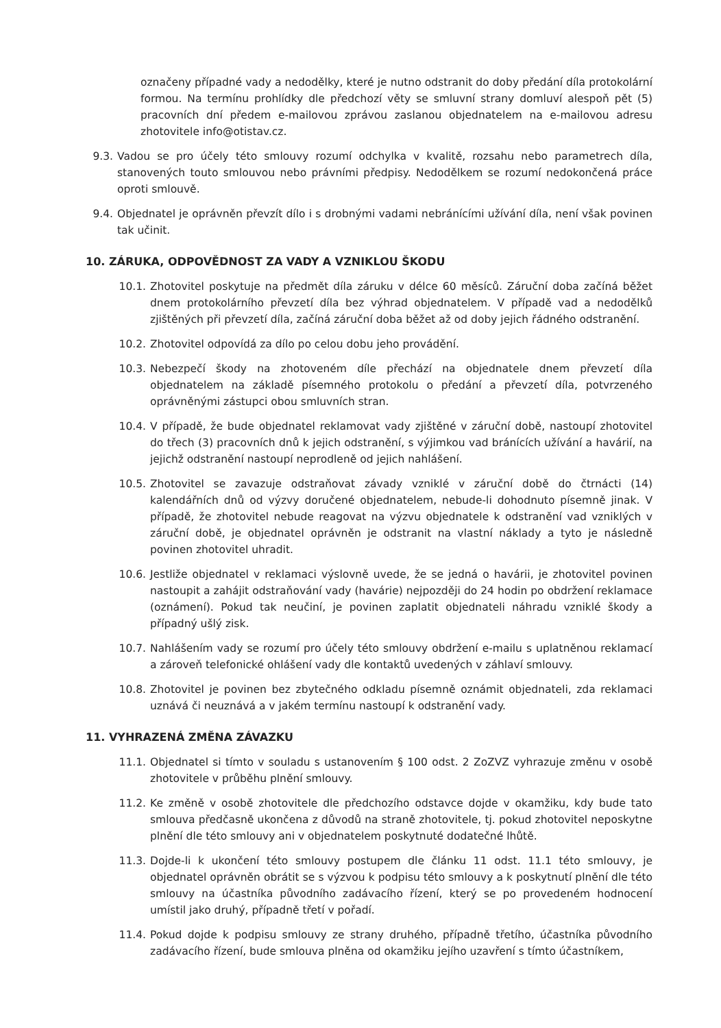označeny případné vady a nedodělky, které je nutno odstranit do doby předání díla protokolární formou. Na termínu prohlídky dle předchozí věty se smluvní strany domluví alespoň pět (5) pracovních dní předem e-mailovou zprávou zaslanou objednatelem na e-mailovou adresu zhotovitele info@otistav.cz.
9.3. Vadou se pro účely této smlouvy rozumí odchylka v kvalitě, rozsahu nebo parametrech díla, stanovených touto smlouvou nebo právními předpisy. Nedodělkem se rozumí nedokončená práce oproti smlouvě.
9.4. Objednatel je oprávněn převzít dílo i s drobnými vadami nebránícími užívání díla, není však povinen tak učinit.
10. ZÁRUKA, ODPOVĚDNOST ZA VADY A VZNIKLOU ŠKODU
10.1. Zhotovitel poskytuje na předmět díla záruku v délce 60 měsíců. Záruční doba začíná běžet dnem protokolárního převzetí díla bez výhrad objednatelem. V případě vad a nedodělků zjištěných při převzetí díla, začíná záruční doba běžet až od doby jejich řádného odstranění.
10.2. Zhotovitel odpovídá za dílo po celou dobu jeho provádění.
10.3. Nebezpečí škody na zhotoveném díle přechází na objednatele dnem převzetí díla objednatelem na základě písemného protokolu o předání a převzetí díla, potvrzeného oprávněnými zástupci obou smluvních stran.
10.4. V případě, že bude objednatel reklamovat vady zjištěné v záruční době, nastoupí zhotovitel do třech (3) pracovních dnů k jejich odstranění, s výjimkou vad bránících užívání a havárií, na jejichž odstranění nastoupí neprodleně od jejich nahlášení.
10.5. Zhotovitel se zavazuje odstraňovat závady vzniklé v záruční době do čtrnácti (14) kalendářních dnů od výzvy doručené objednatelem, nebude-li dohodnuto písemně jinak. V případě, že zhotovitel nebude reagovat na výzvu objednatele k odstranění vad vzniklých v záruční době, je objednatel oprávněn je odstranit na vlastní náklady a tyto je následně povinen zhotovitel uhradit.
10.6. Jestliže objednatel v reklamaci výslovně uvede, že se jedná o havárii, je zhotovitel povinen nastoupit a zahájit odstraňování vady (havárie) nejpozději do 24 hodin po obdržení reklamace (oznámení). Pokud tak neučiní, je povinen zaplatit objednateli náhradu vzniklé škody a případný ušlý zisk.
10.7. Nahlášením vady se rozumí pro účely této smlouvy obdržení e-mailu s uplatněnou reklamací a zároveň telefonické ohlášení vady dle kontaktů uvedených v záhlaví smlouvy.
10.8. Zhotovitel je povinen bez zbytečného odkladu písemně oznámit objednateli, zda reklamaci uznává či neuznává a v jakém termínu nastoupí k odstranění vady.
11. VYHRAZENÁ ZMĚNA ZÁVAZKU
11.1. Objednatel si tímto v souladu s ustanovením § 100 odst. 2 ZoZVZ vyhrazuje změnu v osobě zhotovitele v průběhu plnění smlouvy.
11.2. Ke změně v osobě zhotovitele dle předchozího odstavce dojde v okamžiku, kdy bude tato smlouva předčasně ukončena z důvodů na straně zhotovitele, tj. pokud zhotovitel neposkytne plnění dle této smlouvy ani v objednatelem poskytnuté dodatečné lhůtě.
11.3. Dojde-li k ukončení této smlouvy postupem dle článku 11 odst. 11.1 této smlouvy, je objednatel oprávněn obrátit se s výzvou k podpisu této smlouvy a k poskytnutí plnění dle této smlouvy na účastníka původního zadávacího řízení, který se po provedeném hodnocení umístil jako druhý, případně třetí v pořadí.
11.4. Pokud dojde k podpisu smlouvy ze strany druhého, případně třetího, účastníka původního zadávacího řízení, bude smlouva plněna od okamžiku jejího uzavření s tímto účastníkem,